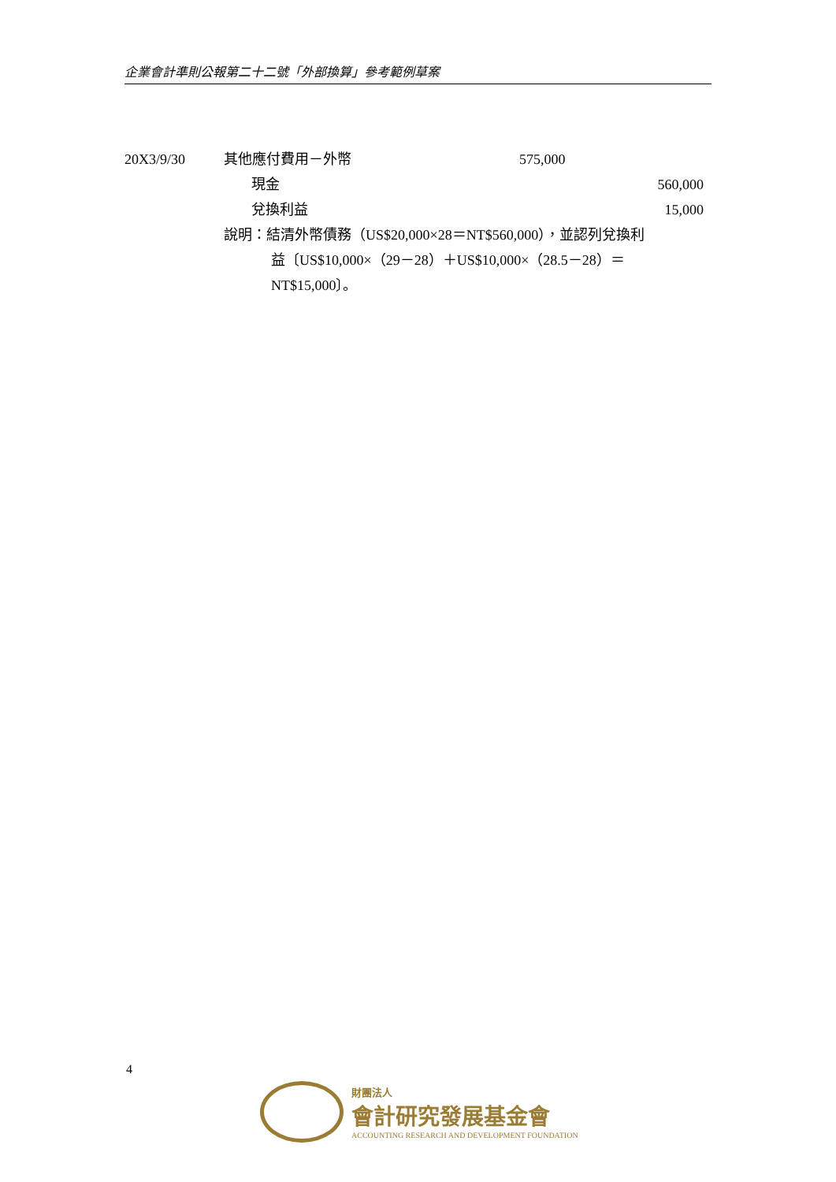企業會計準則公報第二十二號「外部換算」參考範例草案
20X3/9/30 其他應付費用－外幣 575,000
現金 560,000
兌換利益 15,000
說明：結清外幣債務（US$20,000×28＝NT$560,000），並認列兌換利
益〔US$10,000×（29－28）＋US$10,000×（28.5－28）＝
NT$15,000〕。
4
財團法人
會計研究發展基金會
ACCOUNTING RESEARCH AND DEVELOPMENT FOUNDATION